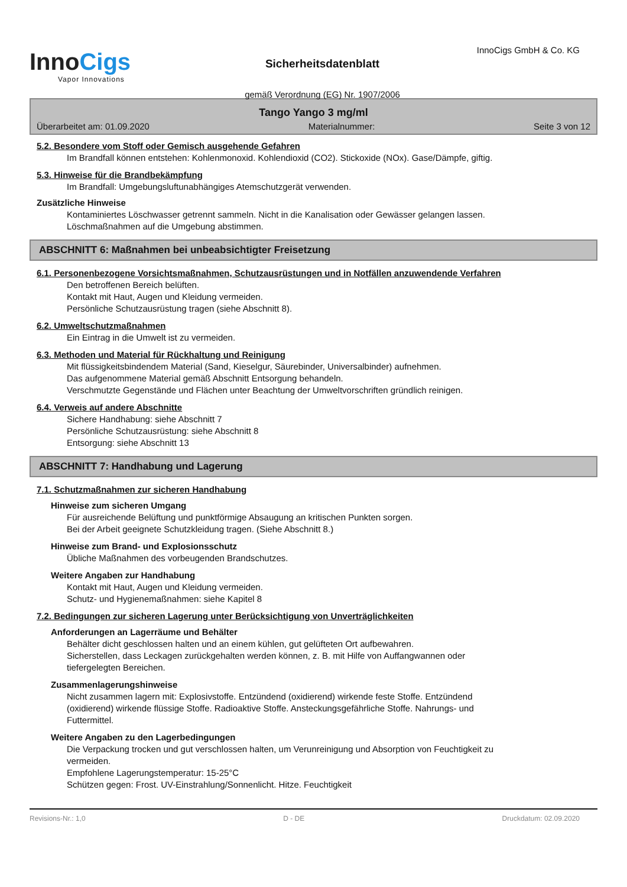InnoCigs
Vapor Innovations
Sicherheitsdatenblatt
gemäß Verordnung (EG) Nr. 1907/2006
InnoCigs GmbH & Co. KG
Tango Yango 3 mg/ml
Überarbeitet am: 01.09.2020 Materialnummer: Seite 3 von 12
5.2. Besondere vom Stoff oder Gemisch ausgehende Gefahren
Im Brandfall können entstehen: Kohlenmonoxid. Kohlendioxid (CO2). Stickoxide (NOx). Gase/Dämpfe, giftig.
5.3. Hinweise für die Brandbekämpfung
Im Brandfall: Umgebungsluftunabhängiges Atemschutzgerät verwenden.
Zusätzliche Hinweise
Kontaminiertes Löschwasser getrennt sammeln. Nicht in die Kanalisation oder Gewässer gelangen lassen.
Löschmaßnahmen auf die Umgebung abstimmen.
ABSCHNITT 6: Maßnahmen bei unbeabsichtigter Freisetzung
6.1. Personenbezogene Vorsichtsmaßnahmen, Schutzausrüstungen und in Notfällen anzuwendende Verfahren
Den betroffenen Bereich belüften.
Kontakt mit Haut, Augen und Kleidung vermeiden.
Persönliche Schutzausrüstung tragen (siehe Abschnitt 8).
6.2. Umweltschutzmaßnahmen
Ein Eintrag in die Umwelt ist zu vermeiden.
6.3. Methoden und Material für Rückhaltung und Reinigung
Mit flüssigkeitsbindendem Material (Sand, Kieselgur, Säurebinder, Universalbinder) aufnehmen.
Das aufgenommene Material gemäß Abschnitt Entsorgung behandeln.
Verschmutzte Gegenstände und Flächen unter Beachtung der Umweltvorschriften gründlich reinigen.
6.4. Verweis auf andere Abschnitte
Sichere Handhabung: siehe Abschnitt 7
Persönliche Schutzausrüstung: siehe Abschnitt 8
Entsorgung: siehe Abschnitt 13
ABSCHNITT 7: Handhabung und Lagerung
7.1. Schutzmaßnahmen zur sicheren Handhabung
Hinweise zum sicheren Umgang
Für ausreichende Belüftung und punktförmige Absaugung an kritischen Punkten sorgen.
Bei der Arbeit geeignete Schutzkleidung tragen. (Siehe Abschnitt 8.)
Hinweise zum Brand- und Explosionsschutz
Übliche Maßnahmen des vorbeugenden Brandschutzes.
Weitere Angaben zur Handhabung
Kontakt mit Haut, Augen und Kleidung vermeiden.
Schutz- und Hygienemaßnahmen: siehe Kapitel 8
7.2. Bedingungen zur sicheren Lagerung unter Berücksichtigung von Unverträglichkeiten
Anforderungen an Lagerräume und Behälter
Behälter dicht geschlossen halten und an einem kühlen, gut gelüfteten Ort aufbewahren.
Sicherstellen, dass Leckagen zurückgehalten werden können, z. B. mit Hilfe von Auffangwannen oder
tiefergelegten Bereichen.
Zusammenlagerungshinweise
Nicht zusammen lagern mit: Explosivstoffe. Entzündend (oxidierend) wirkende feste Stoffe. Entzündend
(oxidierend) wirkende flüssige Stoffe. Radioaktive Stoffe. Ansteckungsgefährliche Stoffe. Nahrungs- und
Futtermittel.
Weitere Angaben zu den Lagerbedingungen
Die Verpackung trocken und gut verschlossen halten, um Verunreinigung und Absorption von Feuchtigkeit zu
vermeiden.
Empfohlene Lagerungstemperatur: 15-25°C
Schützen gegen: Frost. UV-Einstrahlung/Sonnenlicht. Hitze. Feuchtigkeit
Revisions-Nr.: 1,0 D - DE Druckdatum: 02.09.2020